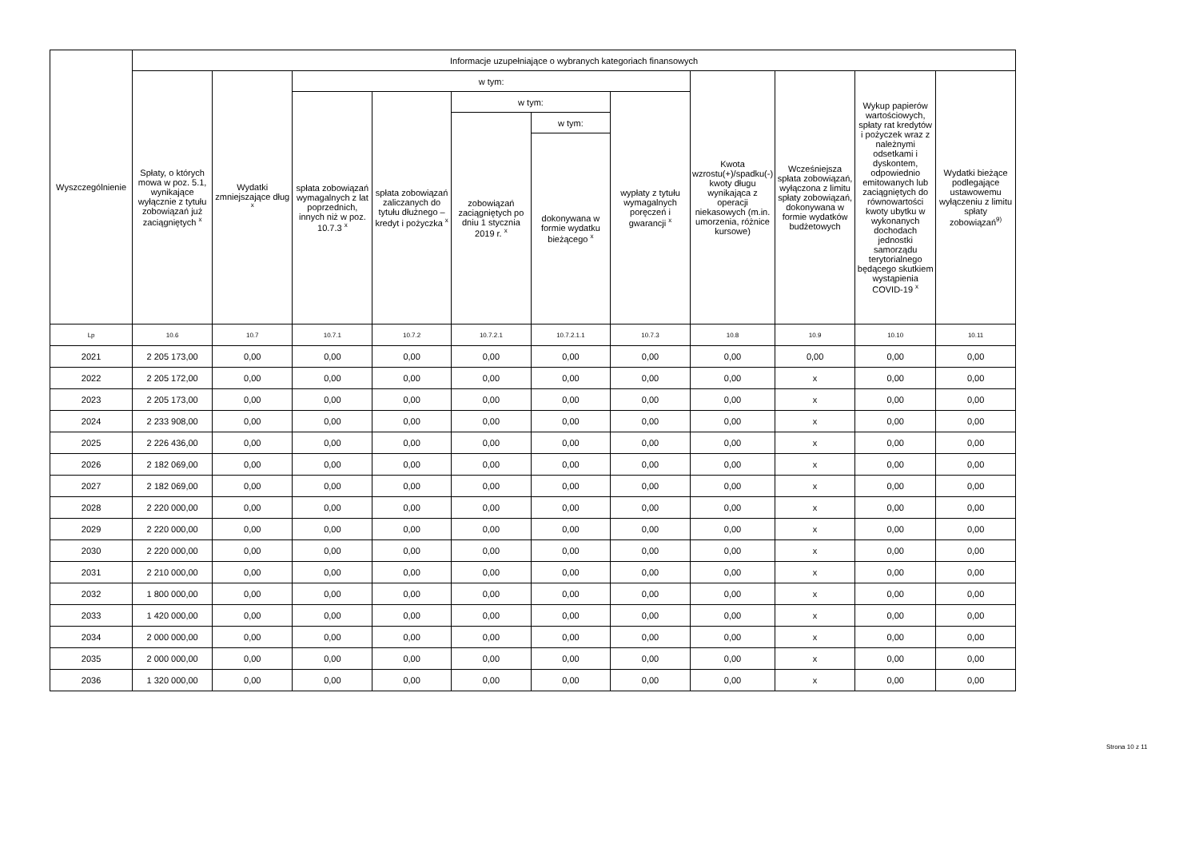| Wyszczególnienie | Informacje uzupełniające o wybranych kategoriach finansowych | | | | | | | | | | |
| --- | --- | --- | --- | --- | --- | --- | --- | --- | --- | --- | --- |
| | Spłaty, o których mowa w poz. 5.1, wynikające wyłącznie z tytułu zobowiązań już zaciągniętych <sup>x</sup> | Wydatki zmniejszające dług <sup>x</sup> | w tym: | | | | | Kwota wzrostu(+)/spadku(-) kwoty długu wynikająca z operacji niekasowych (m.in. umorzenia, różnice kursowe) | Wcześniejsza spłata zobowiązań, wyłączona z limitu spłaty zobowiązań, dokonywana w formie wydatków budżetowych | Wykup papierów wartościowych, spłaty rat kredytów i pożyczek wraz z należnymi odsetkami i dyskontem, odpowiednio emitowanych lub zaciągniętych do równowartości kwoty ubytku w wykonanych dochodach jednostki samorządu terytorialnego będącego skutkiem wystąpienia COVID-19 <sup>x</sup> | Wydatki bieżące podlegające ustawowemu wyłączeniu z limitu spłaty zobowiązań<sup>9)</sup> |
| | | | spłata zobowiązań wymagalnych z lat poprzednich, innych niż w poz. 10.7.3 <sup>x</sup> | spłata zobowiązań zaliczanych do tytułu dłużnego – kredyt i pożyczka <sup>x</sup> | w tym: | | wypłaty z tytułu wymagalnych poręczeń i gwarancji <sup>x</sup> | | | | |
| | | | | | zobowiązań zaciągniętych po dniu 1 stycznia 2019 r. <sup>x</sup> | w tym: | | | | | |
| | | | | | | dokonywana w formie wydatku bieżącego <sup>x</sup> | | | | | |
| Lp | 10.6 | 10.7 | 10.7.1 | 10.7.2 | 10.7.2.1 | 10.7.2.1.1 | 10.7.3 | 10.8 | 10.9 | 10.10 | 10.11 |
| 2021 | 2 205 173,00 | 0,00 | 0,00 | 0,00 | 0,00 | 0,00 | 0,00 | 0,00 | 0,00 | 0,00 | 0,00 |
| 2022 | 2 205 172,00 | 0,00 | 0,00 | 0,00 | 0,00 | 0,00 | 0,00 | 0,00 | x | 0,00 | 0,00 |
| 2023 | 2 205 173,00 | 0,00 | 0,00 | 0,00 | 0,00 | 0,00 | 0,00 | 0,00 | x | 0,00 | 0,00 |
| 2024 | 2 233 908,00 | 0,00 | 0,00 | 0,00 | 0,00 | 0,00 | 0,00 | 0,00 | x | 0,00 | 0,00 |
| 2025 | 2 226 436,00 | 0,00 | 0,00 | 0,00 | 0,00 | 0,00 | 0,00 | 0,00 | x | 0,00 | 0,00 |
| 2026 | 2 182 069,00 | 0,00 | 0,00 | 0,00 | 0,00 | 0,00 | 0,00 | 0,00 | x | 0,00 | 0,00 |
| 2027 | 2 182 069,00 | 0,00 | 0,00 | 0,00 | 0,00 | 0,00 | 0,00 | 0,00 | x | 0,00 | 0,00 |
| 2028 | 2 220 000,00 | 0,00 | 0,00 | 0,00 | 0,00 | 0,00 | 0,00 | 0,00 | x | 0,00 | 0,00 |
| 2029 | 2 220 000,00 | 0,00 | 0,00 | 0,00 | 0,00 | 0,00 | 0,00 | 0,00 | x | 0,00 | 0,00 |
| 2030 | 2 220 000,00 | 0,00 | 0,00 | 0,00 | 0,00 | 0,00 | 0,00 | 0,00 | x | 0,00 | 0,00 |
| 2031 | 2 210 000,00 | 0,00 | 0,00 | 0,00 | 0,00 | 0,00 | 0,00 | 0,00 | x | 0,00 | 0,00 |
| 2032 | 1 800 000,00 | 0,00 | 0,00 | 0,00 | 0,00 | 0,00 | 0,00 | 0,00 | x | 0,00 | 0,00 |
| 2033 | 1 420 000,00 | 0,00 | 0,00 | 0,00 | 0,00 | 0,00 | 0,00 | 0,00 | x | 0,00 | 0,00 |
| 2034 | 2 000 000,00 | 0,00 | 0,00 | 0,00 | 0,00 | 0,00 | 0,00 | 0,00 | x | 0,00 | 0,00 |
| 2035 | 2 000 000,00 | 0,00 | 0,00 | 0,00 | 0,00 | 0,00 | 0,00 | 0,00 | x | 0,00 | 0,00 |
| 2036 | 1 320 000,00 | 0,00 | 0,00 | 0,00 | 0,00 | 0,00 | 0,00 | 0,00 | x | 0,00 | 0,00 |
Strona 10 z 11